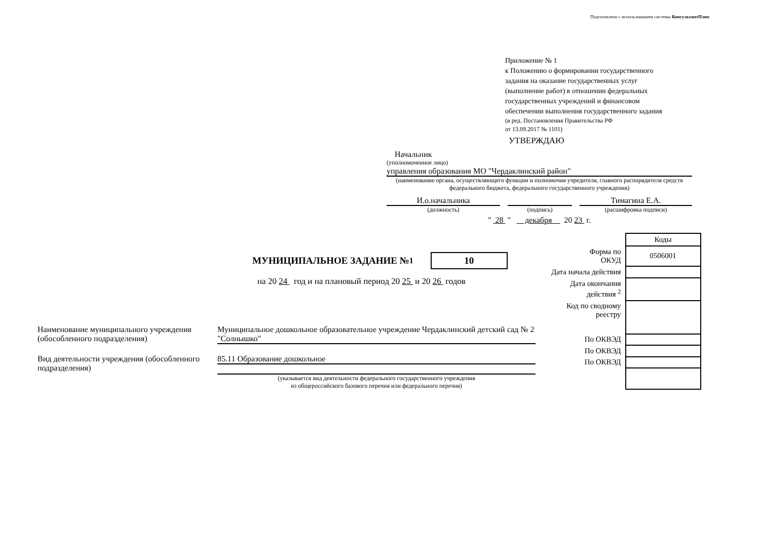Подготовлено с использованием системы КонсультантПлюс
Приложение № 1
к Положению о формировании государственного
задания на оказание государственных услуг
(выполнение работ) в отношении федеральных
государственных учреждений и финансовом
обеспечении выполнения государственного задания
(в ред. Постановления Правительства РФ
от 13.09.2017 № 1101)
УТВЕРЖДАЮ
Начальник
(уполномоченное лицо)
управления образования МО "Чердаклинский район"
(наименование органа, осуществляющего функции и полномочия учредителя, главного распорядителя средств федерального бюджета, федерального государственного учреждения)
И.о.начальника
(должность)
(подпись)
Тимагина Е.А.
(расшифровка подписи)
" 28 " декабря 20 23 г.
МУНИЦИПАЛЬНОЕ ЗАДАНИЕ №<sup>1</sup> 10
на 20 24 год и на плановый период 20 25 и 20 26 годов
Наименование муниципального учреждения (обособленного подразделения)
Муниципальное дошкольное образовательное учреждение Чердаклинский детский сад № 2 "Солнышко"
Вид деятельности учреждения (обособленного подразделения)
85.11 Образование дошкольное
(указывается вид деятельности федерального государственного учреждения
из общероссийского базового перечня или федерального перечня)
| | Коды |
| Форма по ОКУД | 0506001 |
| Дата начала действия | |
| Дата окончания действия <sup>2</sup> | |
| Код по сводному реестру | |
| По ОКВЭД | |
| По ОКВЭД | |
| По ОКВЭД | |